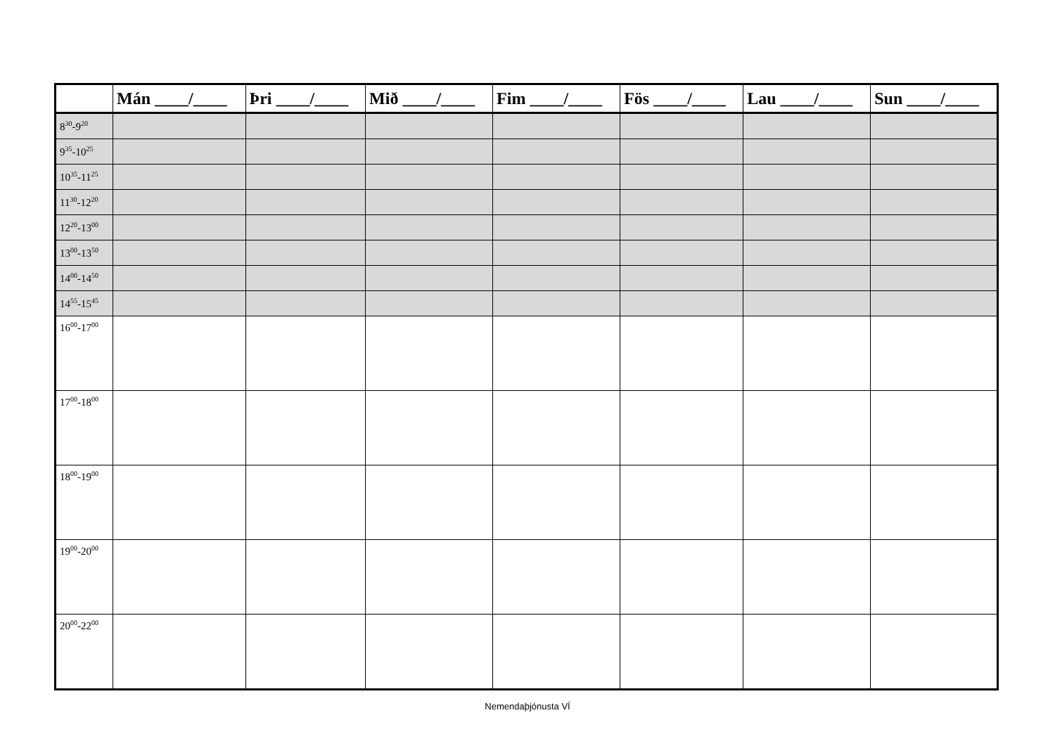| | Mán ____/____ | Þri ____/____ | Mið ____/____ | Fim ____/____ | Fös ____/____ | Lau ____/____ | Sun ____/____ |
| --- | --- | --- | --- | --- | --- | --- | --- |
| 8<sup>30</sup>-9<sup>20</sup> | | | | | | | |
| 9<sup>35</sup>-10<sup>25</sup> | | | | | | | |
| 10<sup>35</sup>-11<sup>25</sup> | | | | | | | |
| 11<sup>30</sup>-12<sup>20</sup> | | | | | | | |
| 12<sup>20</sup>-13<sup>00</sup> | | | | | | | |
| 13<sup>00</sup>-13<sup>50</sup> | | | | | | | |
| 14<sup>00</sup>-14<sup>50</sup> | | | | | | | |
| 14<sup>55</sup>-15<sup>45</sup> | | | | | | | |
| 16<sup>00</sup>-17<sup>00</sup> | | | | | | | |
| 17<sup>00</sup>-18<sup>00</sup> | | | | | | | |
| 18<sup>00</sup>-19<sup>00</sup> | | | | | | | |
| 19<sup>00</sup>-20<sup>00</sup> | | | | | | | |
| 20<sup>00</sup>-22<sup>00</sup> | | | | | | | |
Nemendaþjónusta VÍ